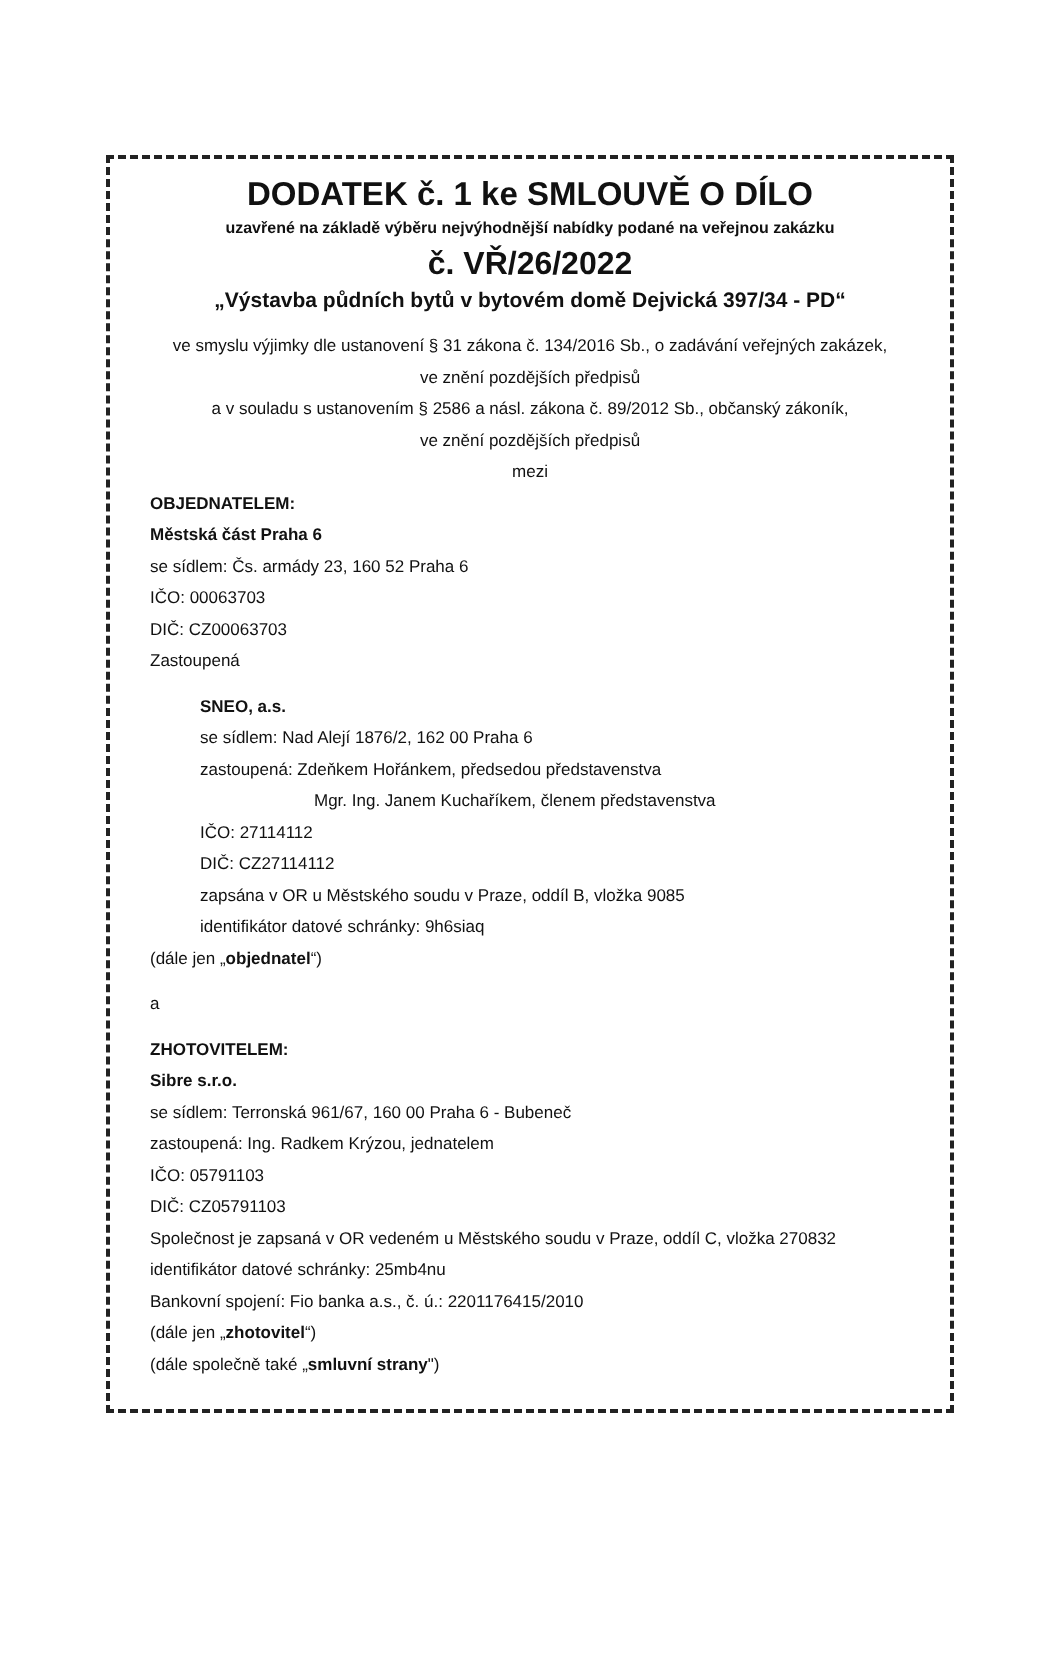DODATEK č. 1 ke SMLOUVĚ O DÍLO
uzavřené na základě výběru nejvýhodnější nabídky podané na veřejnou zakázku
č. VŘ/26/2022
„Výstavba půdních bytů v bytovém domě Dejvická 397/34 - PD“
ve smyslu výjimky dle ustanovení § 31 zákona č. 134/2016 Sb., o zadávání veřejných zakázek,
ve znění pozdějších předpisů
a v souladu s ustanovením § 2586 a násl. zákona č. 89/2012 Sb., občanský zákoník,
ve znění pozdějších předpisů
mezi
OBJEDNATELEM:
Městská část Praha 6
se sídlem: Čs. armády 23, 160 52 Praha 6
IČO: 00063703
DIČ: CZ00063703
Zastoupená
SNEO, a.s.
se sídlem: Nad Alejí 1876/2, 162 00 Praha 6
zastoupená: Zdeňkem Hořánkem, předsedou představenstva
Mgr. Ing. Janem Kuchaříkem, členem představenstva
IČO: 27114112
DIČ: CZ27114112
zapsána v OR u Městského soudu v Praze, oddíl B, vložka 9085
identifikátor datové schránky: 9h6siaq
(dále jen „objednatel“)
a
ZHOTOVITELEM:
Sibre s.r.o.
se sídlem: Terronská 961/67, 160 00 Praha 6 - Bubeneč
zastoupená: Ing. Radkem Krýzou, jednatelem
IČO: 05791103
DIČ: CZ05791103
Společnost je zapsaná v OR vedeném u Městského soudu v Praze, oddíl C, vložka 270832
identifikátor datové schránky: 25mb4nu
Bankovní spojení: Fio banka a.s., č. ú.: 2201176415/2010
(dále jen „zhotovitel“)
(dále společně také „smluvní strany")